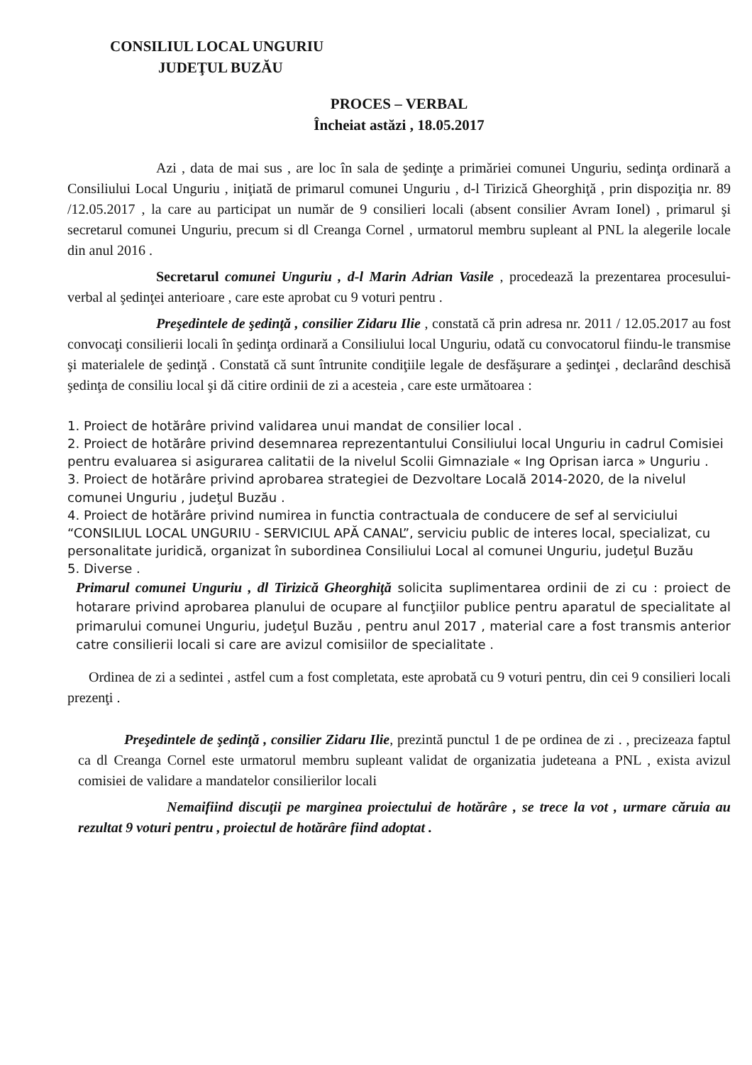CONSILIUL LOCAL UNGURIU
JUDEŢUL BUZĂU
PROCES – VERBAL
Încheiat astăzi , 18.05.2017
Azi , data de mai sus , are loc în sala de şedinţe a primăriei comunei Unguriu, sedinţa ordinară a Consiliului Local Unguriu , iniţiată de primarul comunei Unguriu , d-l Tirizică Gheorghiţă , prin dispoziţia nr. 89 /12.05.2017 , la care au participat un număr de 9 consilieri locali (absent consilier Avram Ionel) , primarul şi secretarul comunei Unguriu, precum si dl Creanga Cornel , urmatorul membru supleant al PNL la alegerile locale din anul 2016 .
Secretarul comunei Unguriu , d-l Marin Adrian Vasile , procedează la prezentarea procesului-verbal al şedinţei anterioare , care este aprobat cu 9 voturi pentru .
Preşedintele de şedinţă , consilier Zidaru Ilie , constată că prin adresa nr. 2011 / 12.05.2017 au fost convocaţi consilierii locali în şedinţa ordinară a Consiliului local Unguriu, odată cu convocatorul fiindu-le transmise şi materialele de şedinţă . Constată că sunt întrunite condiţiile legale de desfăşurare a şedinţei , declarând deschisă şedinţa de consiliu local şi dă citire ordinii de zi a acesteia , care este următoarea :
1. Proiect de hotărâre privind validarea unui mandat de consilier local .
2. Proiect de hotărâre privind desemnarea reprezentantului Consiliului local Unguriu in cadrul Comisiei pentru evaluarea si asigurarea calitatii de la nivelul Scolii Gimnaziale « Ing Oprisan iarca » Unguriu .
3. Proiect de hotărâre privind aprobarea strategiei de Dezvoltare Locală 2014-2020, de la nivelul comunei Unguriu , judeţul Buzău .
4. Proiect de hotărâre privind numirea in functia contractuala de conducere de sef al serviciului “CONSILIUL LOCAL UNGURIU - SERVICIUL APĂ CANAL”, serviciu public de interes local, specializat, cu personalitate juridică, organizat în subordinea Consiliului Local al comunei Unguriu, judeţul Buzău
5. Diverse .
Primarul comunei Unguriu , dl Tirizică Gheorghiţă solicita suplimentarea ordinii de zi cu : proiect de hotarare privind aprobarea planului de ocupare al funcţiilor publice pentru aparatul de specialitate al primarului comunei Unguriu, judeţul Buzău , pentru anul 2017 , material care a fost transmis anterior catre consilierii locali si care are avizul comisiilor de specialitate .
Ordinea de zi a sedintei , astfel cum a fost completata, este aprobată cu 9 voturi pentru, din cei 9 consilieri locali prezenţi .
Preşedintele de şedinţă , consilier Zidaru Ilie, prezintă punctul 1 de pe ordinea de zi . , precizeaza faptul ca dl Creanga Cornel este urmatorul membru supleant validat de organizatia judeteana a PNL , exista avizul comisiei de validare a mandatelor consilierilor locali
Nemaifiind discuţii pe marginea proiectului de hotărâre , se trece la vot , urmare căruia au rezultat 9 voturi pentru , proiectul de hotărâre fiind adoptat .